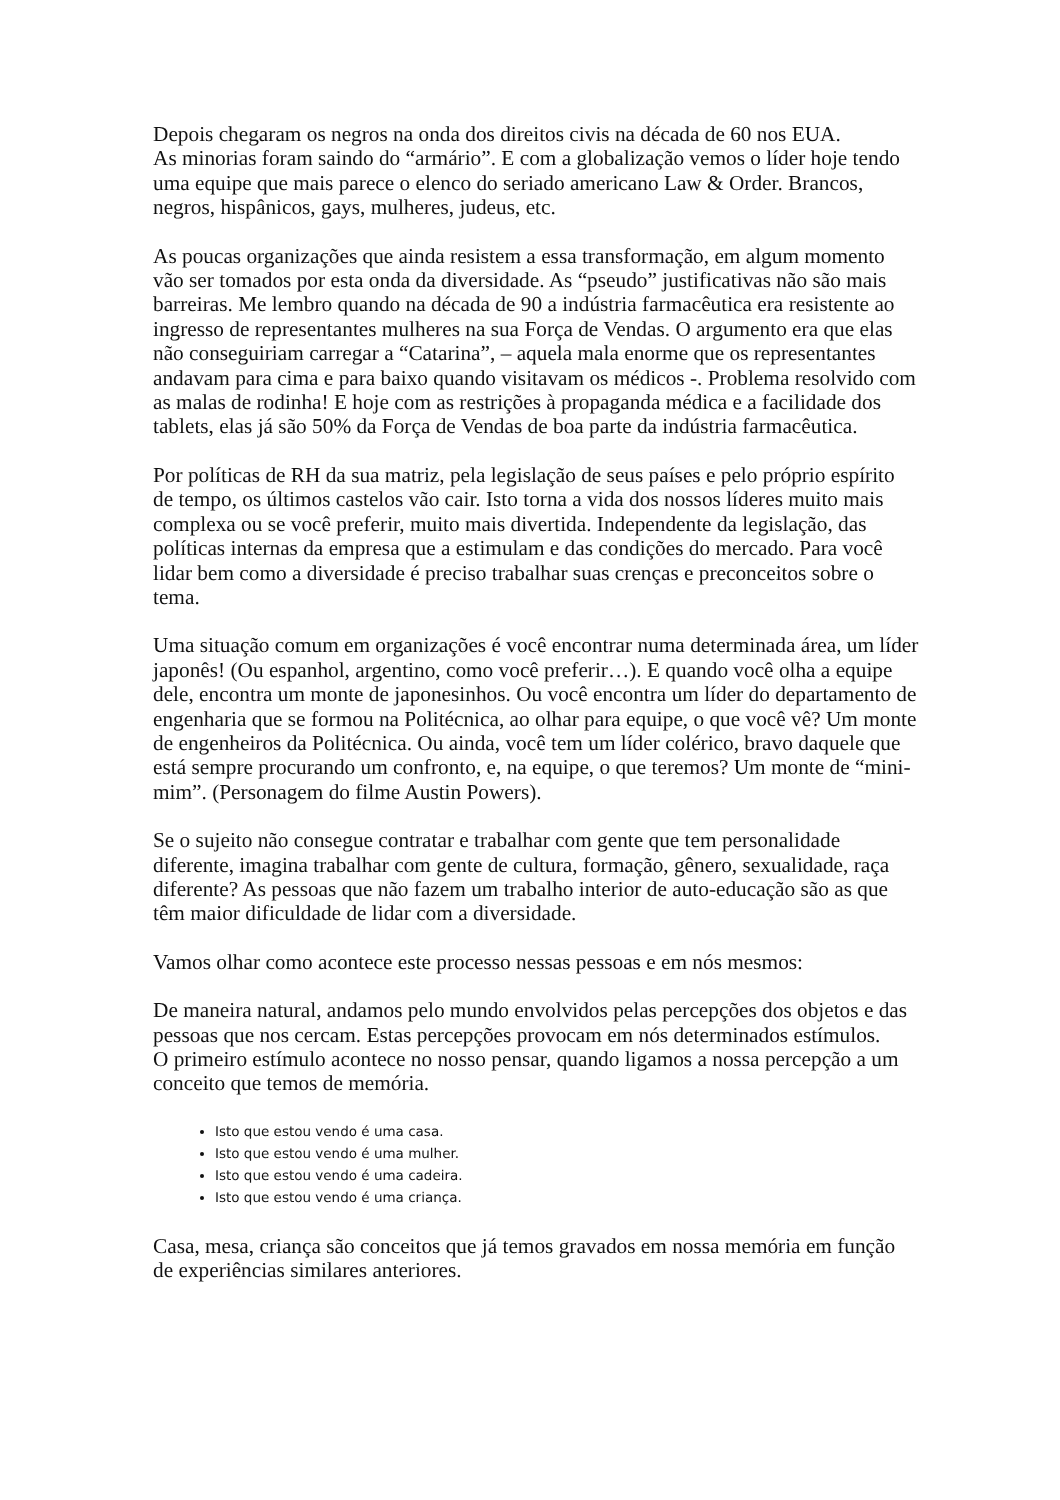Depois chegaram os negros na onda dos direitos civis na década de 60 nos EUA.
As minorias foram saindo do “armário”. E com a globalização vemos o líder hoje tendo uma equipe que mais parece o elenco do seriado americano Law & Order. Brancos, negros, hispânicos, gays, mulheres, judeus, etc.
As poucas organizações que ainda resistem a essa transformação, em algum momento vão ser tomados por esta onda da diversidade. As “pseudo” justificativas não são mais barreiras. Me lembro quando na década de 90 a indústria farmacêutica era resistente ao ingresso de representantes mulheres na sua Força de Vendas. O argumento era que elas não conseguiriam carregar a “Catarina”, – aquela mala enorme que os representantes andavam para cima e para baixo quando visitavam os médicos -. Problema resolvido com as malas de rodinha! E hoje com as restrições à propaganda médica e a facilidade dos tablets, elas já são 50% da Força de Vendas de boa parte da indústria farmacêutica.
Por políticas de RH da sua matriz, pela legislação de seus países e pelo próprio espírito de tempo, os últimos castelos vão cair. Isto torna a vida dos nossos líderes muito mais complexa ou se você preferir, muito mais divertida. Independente da legislação, das políticas internas da empresa que a estimulam e das condições do mercado. Para você lidar bem como a diversidade é preciso trabalhar suas crenças e preconceitos sobre o tema.
Uma situação comum em organizações é você encontrar numa determinada área, um líder japonês! (Ou espanhol, argentino, como você preferir…). E quando você olha a equipe dele, encontra um monte de japonesinhos. Ou você encontra um líder do departamento de engenharia que se formou na Politécnica, ao olhar para equipe, o que você vê? Um monte de engenheiros da Politécnica. Ou ainda, você tem um líder colérico, bravo daquele que está sempre procurando um confronto, e, na equipe, o que teremos? Um monte de “mini-mim”. (Personagem do filme Austin Powers).
Se o sujeito não consegue contratar e trabalhar com gente que tem personalidade diferente, imagina trabalhar com gente de cultura, formação, gênero, sexualidade, raça diferente? As pessoas que não fazem um trabalho interior de auto-educação são as que têm maior dificuldade de lidar com a diversidade.
Vamos olhar como acontece este processo nessas pessoas e em nós mesmos:
De maneira natural, andamos pelo mundo envolvidos pelas percepções dos objetos e das pessoas que nos cercam. Estas percepções provocam em nós determinados estímulos.
O primeiro estímulo acontece no nosso pensar, quando ligamos a nossa percepção a um conceito que temos de memória.
Isto que estou vendo é uma casa.
Isto que estou vendo é uma mulher.
Isto que estou vendo é uma cadeira.
Isto que estou vendo é uma criança.
Casa, mesa, criança são conceitos que já temos gravados em nossa memória em função de experiências similares anteriores.